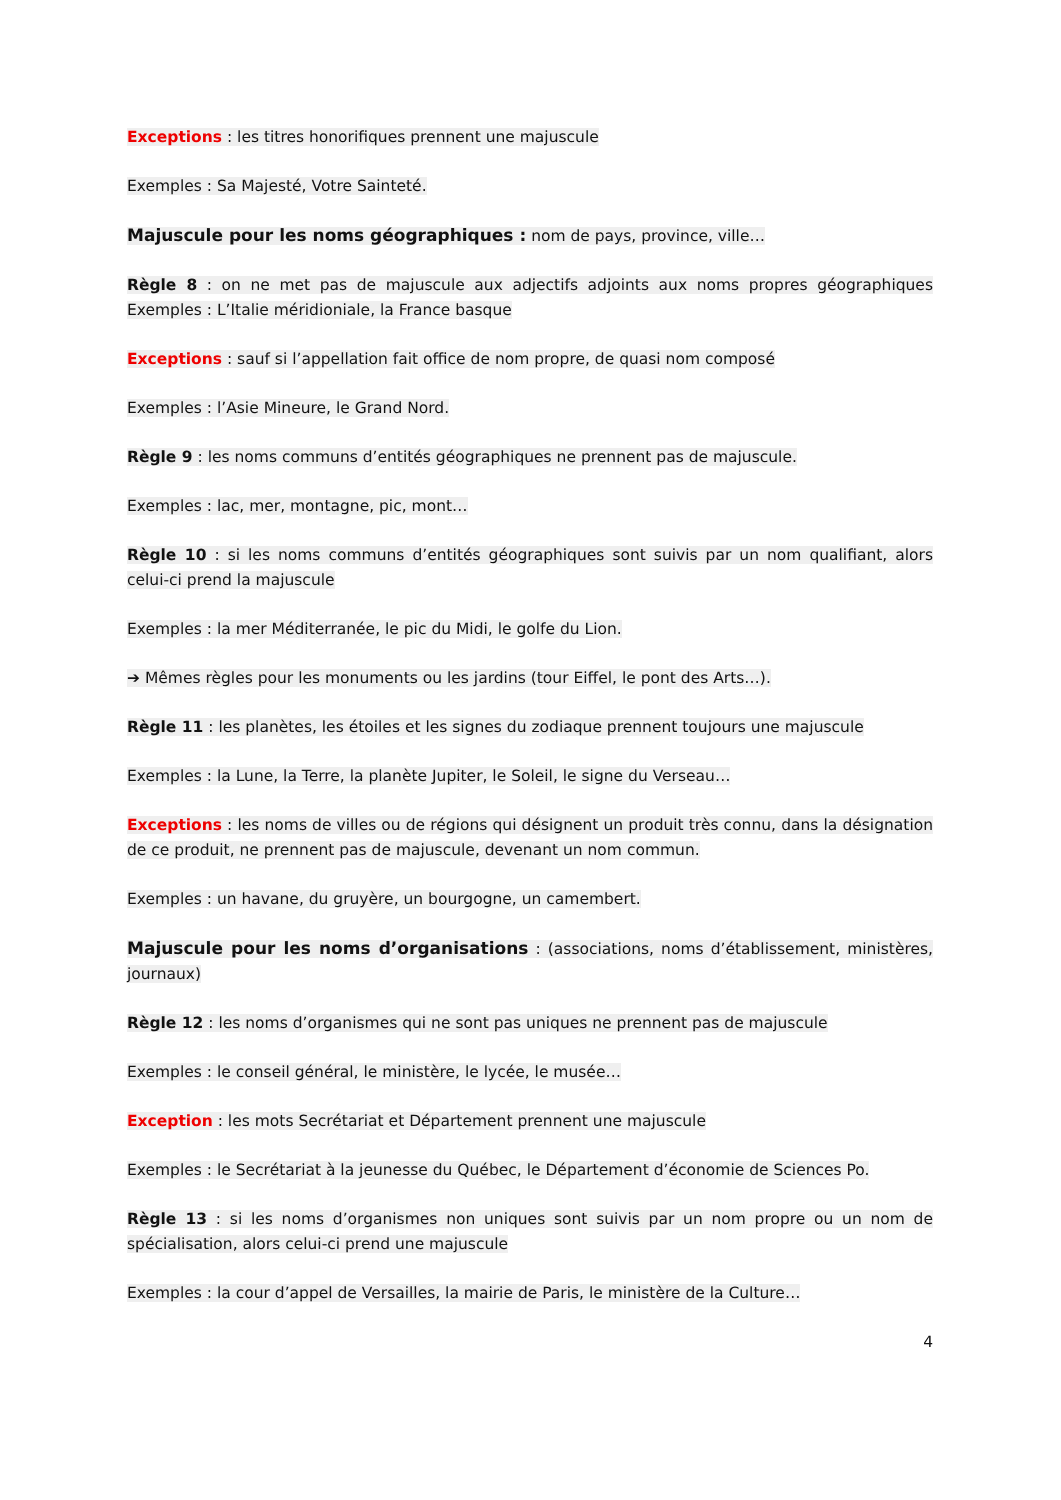Exceptions : les titres honorifiques prennent une majuscule
Exemples : Sa Majesté, Votre Sainteté.
Majuscule pour les noms géographiques : nom de pays, province, ville…
Règle 8 : on ne met pas de majuscule aux adjectifs adjoints aux noms propres géographiques Exemples : L’Italie méridioniale, la France basque
Exceptions : sauf si l’appellation fait office de nom propre, de quasi nom composé
Exemples : l’Asie Mineure, le Grand Nord.
Règle 9 : les noms communs d’entités géographiques ne prennent pas de majuscule.
Exemples : lac, mer, montagne, pic, mont…
Règle 10 : si les noms communs d’entités géographiques sont suivis par un nom qualifiant, alors celui-ci prend la majuscule
Exemples : la mer Méditerranée, le pic du Midi, le golfe du Lion.
➔ Mêmes règles pour les monuments ou les jardins (tour Eiffel, le pont des Arts…).
Règle 11 : les planètes, les étoiles et les signes du zodiaque prennent toujours une majuscule
Exemples : la Lune, la Terre, la planète Jupiter, le Soleil, le signe du Verseau…
Exceptions : les noms de villes ou de régions qui désignent un produit très connu, dans la désignation de ce produit, ne prennent pas de majuscule, devenant un nom commun.
Exemples : un havane, du gruyère, un bourgogne, un camembert.
Majuscule pour les noms d’organisations : (associations, noms d’établissement, ministères, journaux)
Règle 12 : les noms d’organismes qui ne sont pas uniques ne prennent pas de majuscule
Exemples : le conseil général, le ministère, le lycée, le musée…
Exception : les mots Secrétariat et Département prennent une majuscule
Exemples : le Secrétariat à la jeunesse du Québec, le Département d’économie de Sciences Po.
Règle 13 : si les noms d’organismes non uniques sont suivis par un nom propre ou un nom de spécialisation, alors celui-ci prend une majuscule
Exemples : la cour d’appel de Versailles, la mairie de Paris, le ministère de la Culture…
4